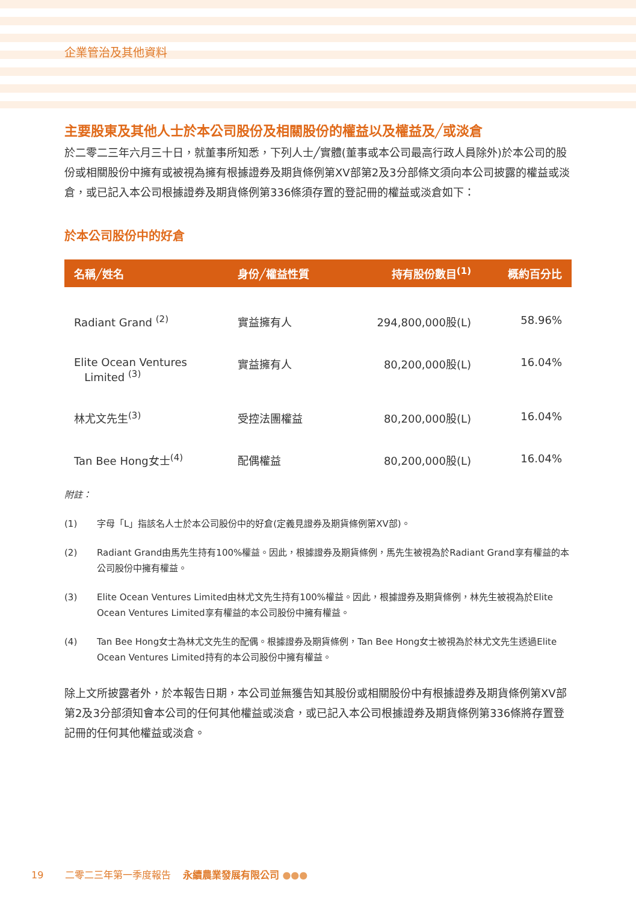企業管治及其他資料
主要股東及其他人士於本公司股份及相關股份的權益以及權益及╱或淡倉
於二零二三年六月三十日，就董事所知悉，下列人士╱實體(董事或本公司最高行政人員除外)於本公司的股份或相關股份中擁有或被視為擁有根據證券及期貨條例第XV部第2及3分部條文須向本公司披露的權益或淡倉，或已記入本公司根據證券及期貨條例第336條須存置的登記冊的權益或淡倉如下：
於本公司股份中的好倉
| 名稱╱姓名 | 身份╱權益性質 | 持有股份數目<sup>(1)</sup> | 概約百分比 |
| --- | --- | --- | --- |
| Radiant Grand <sup>(2)</sup> | 實益擁有人 | 294,800,000股(L) | 58.96% |
| Elite Ocean Ventures Limited <sup>(3)</sup> | 實益擁有人 | 80,200,000股(L) | 16.04% |
| 林尤文先生<sup>(3)</sup> | 受控法團權益 | 80,200,000股(L) | 16.04% |
| Tan Bee Hong女士<sup>(4)</sup> | 配偶權益 | 80,200,000股(L) | 16.04% |
附註：
(1) 字母「L」指該名人士於本公司股份中的好倉(定義見證券及期貨條例第XV部)。
(2) Radiant Grand由馬先生持有100%權益。因此，根據證券及期貨條例，馬先生被視為於Radiant Grand享有權益的本公司股份中擁有權益。
(3) Elite Ocean Ventures Limited由林尤文先生持有100%權益。因此，根據證券及期貨條例，林先生被視為於Elite Ocean Ventures Limited享有權益的本公司股份中擁有權益。
(4) Tan Bee Hong女士為林尤文先生的配偶。根據證券及期貨條例，Tan Bee Hong女士被視為於林尤文先生透過Elite Ocean Ventures Limited持有的本公司股份中擁有權益。
除上文所披露者外，於本報告日期，本公司並無獲告知其股份或相關股份中有根據證券及期貨條例第XV部第2及3分部須知會本公司的任何其他權益或淡倉，或已記入本公司根據證券及期貨條例第336條將存置登記冊的任何其他權益或淡倉。
19 二零二三年第一季度報告 永續農業發展有限公司 ●●●